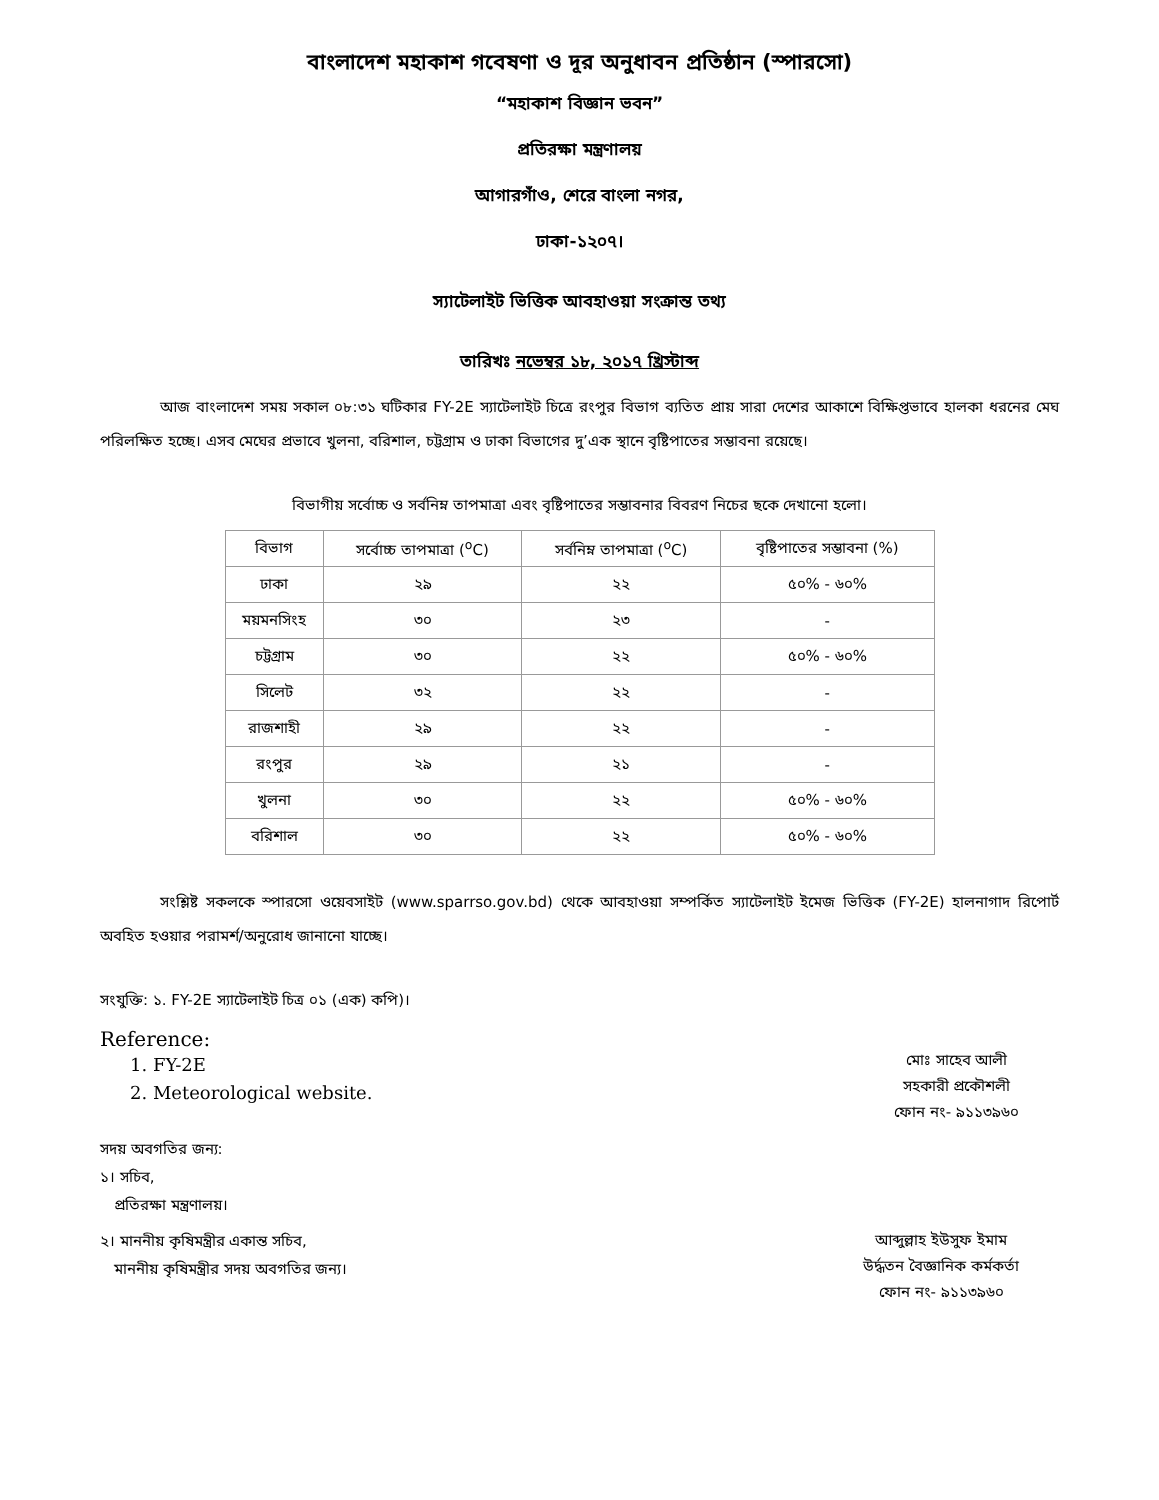বাংলাদেশ মহাকাশ গবেষণা ও দূর অনুধাবন প্রতিষ্ঠান (স্পারসো)
“মহাকাশ বিজ্ঞান ভবন”
প্রতিরক্ষা মন্ত্রণালয়
আগারগাঁও, শেরে বাংলা নগর,
ঢাকা-১২০৭।
স্যাটেলাইট ভিত্তিক আবহাওয়া সংক্রান্ত তথ্য
তারিখঃ নভেম্বর ১৮, ২০১৭ খ্রিস্টাব্দ
আজ বাংলাদেশ সময় সকাল ০৮:৩১ ঘটিকার FY-2E স্যাটেলাইট চিত্রে রংপুর বিভাগ ব্যতিত প্রায় সারা দেশের আকাশে বিক্ষিপ্তভাবে হালকা ধরনের মেঘ পরিলক্ষিত হচ্ছে। এসব মেঘের প্রভাবে খুলনা, বরিশাল, চট্টগ্রাম ও ঢাকা বিভাগের দু’এক স্থানে বৃষ্টিপাতের সম্ভাবনা রয়েছে।
বিভাগীয় সর্বোচ্চ ও সর্বনিম্ন তাপমাত্রা এবং বৃষ্টিপাতের সম্ভাবনার বিবরণ নিচের ছকে দেখানো হলো।
| বিভাগ | সর্বোচ্চ তাপমাত্রা (<sup>o</sup>C) | সর্বনিম্ন তাপমাত্রা (<sup>o</sup>C) | বৃষ্টিপাতের সম্ভাবনা (%) |
| --- | --- | --- | --- |
| ঢাকা | ২৯ | ২২ | ৫০% - ৬০% |
| ময়মনসিংহ | ৩০ | ২৩ | - |
| চট্টগ্রাম | ৩০ | ২২ | ৫০% - ৬০% |
| সিলেট | ৩২ | ২২ | - |
| রাজশাহী | ২৯ | ২২ | - |
| রংপুর | ২৯ | ২১ | - |
| খুলনা | ৩০ | ২২ | ৫০% - ৬০% |
| বরিশাল | ৩০ | ২২ | ৫০% - ৬০% |
সংশ্লিষ্ট সকলকে স্পারসো ওয়েবসাইট (www.sparrso.gov.bd) থেকে আবহাওয়া সম্পর্কিত স্যাটেলাইট ইমেজ ভিত্তিক (FY-2E) হালনাগাদ রিপোর্ট অবহিত হওয়ার পরামর্শ/অনুরোধ জানানো যাচ্ছে।
সংযুক্তি: ১. FY-2E স্যাটেলাইট চিত্র ০১ (এক) কপি)।
Reference:
1. FY-2E
2. Meteorological website.
মোঃ সাহেব আলী
সহকারী প্রকৌশলী
ফোন নং- ৯১১৩৯৬০
সদয় অবগতির জন্য:
১। সচিব,
প্রতিরক্ষা মন্ত্রণালয়।
২। মাননীয় কৃষিমন্ত্রীর একান্ত সচিব,
মাননীয় কৃষিমন্ত্রীর সদয় অবগতির জন্য।
আব্দুল্লাহ ইউসুফ ইমাম
উর্দ্ধতন বৈজ্ঞানিক কর্মকর্তা
ফোন নং- ৯১১৩৯৬০